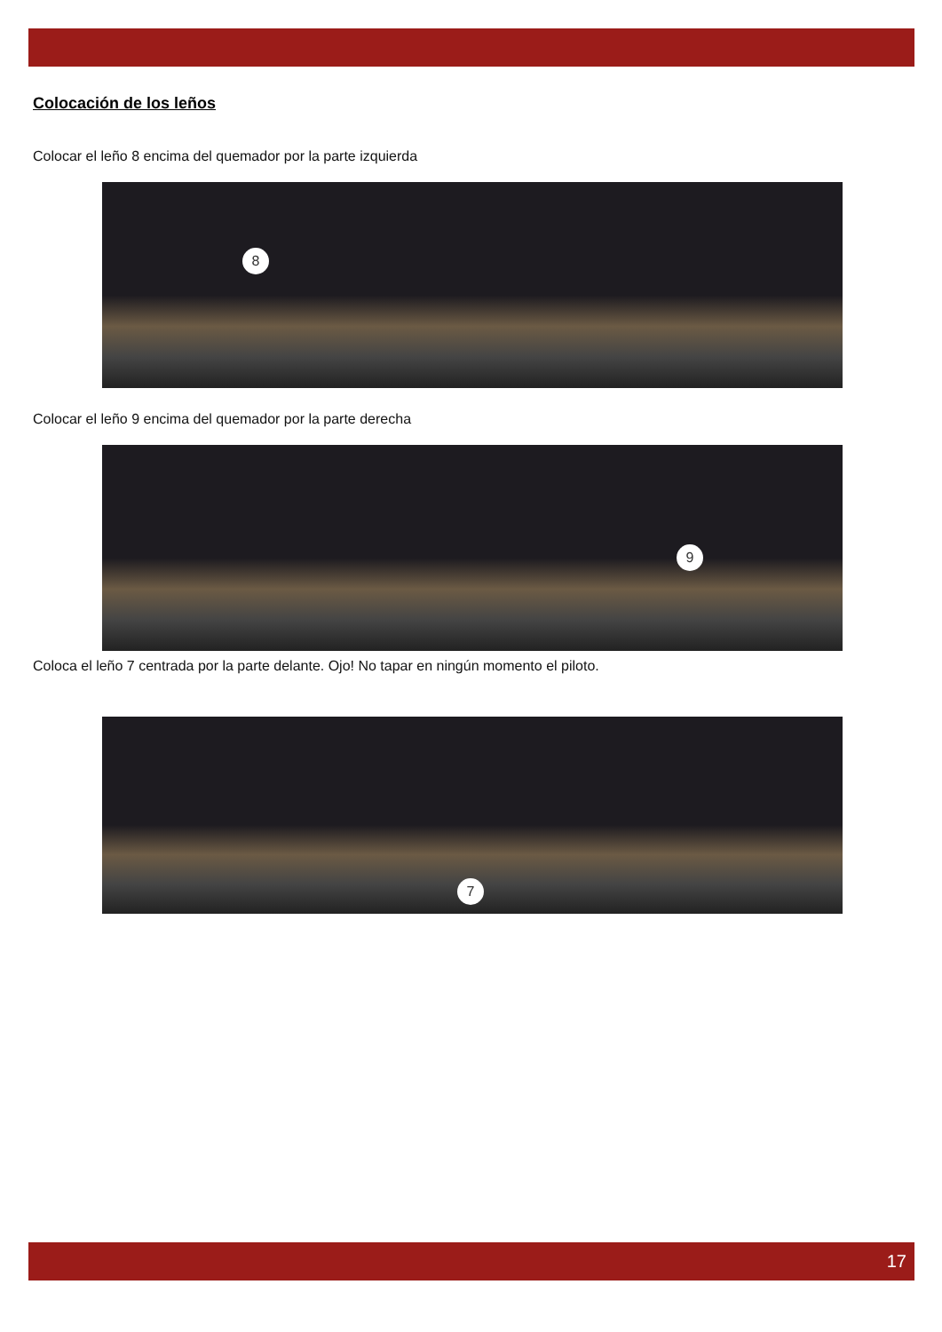Colocación de los leños
Colocar el leño 8 encima del quemador por la parte izquierda
8
Colocar el leño 9 encima del quemador por la parte derecha
9
Coloca el leño 7 centrada por la parte delante. Ojo! No tapar en ningún momento el piloto.
7
17